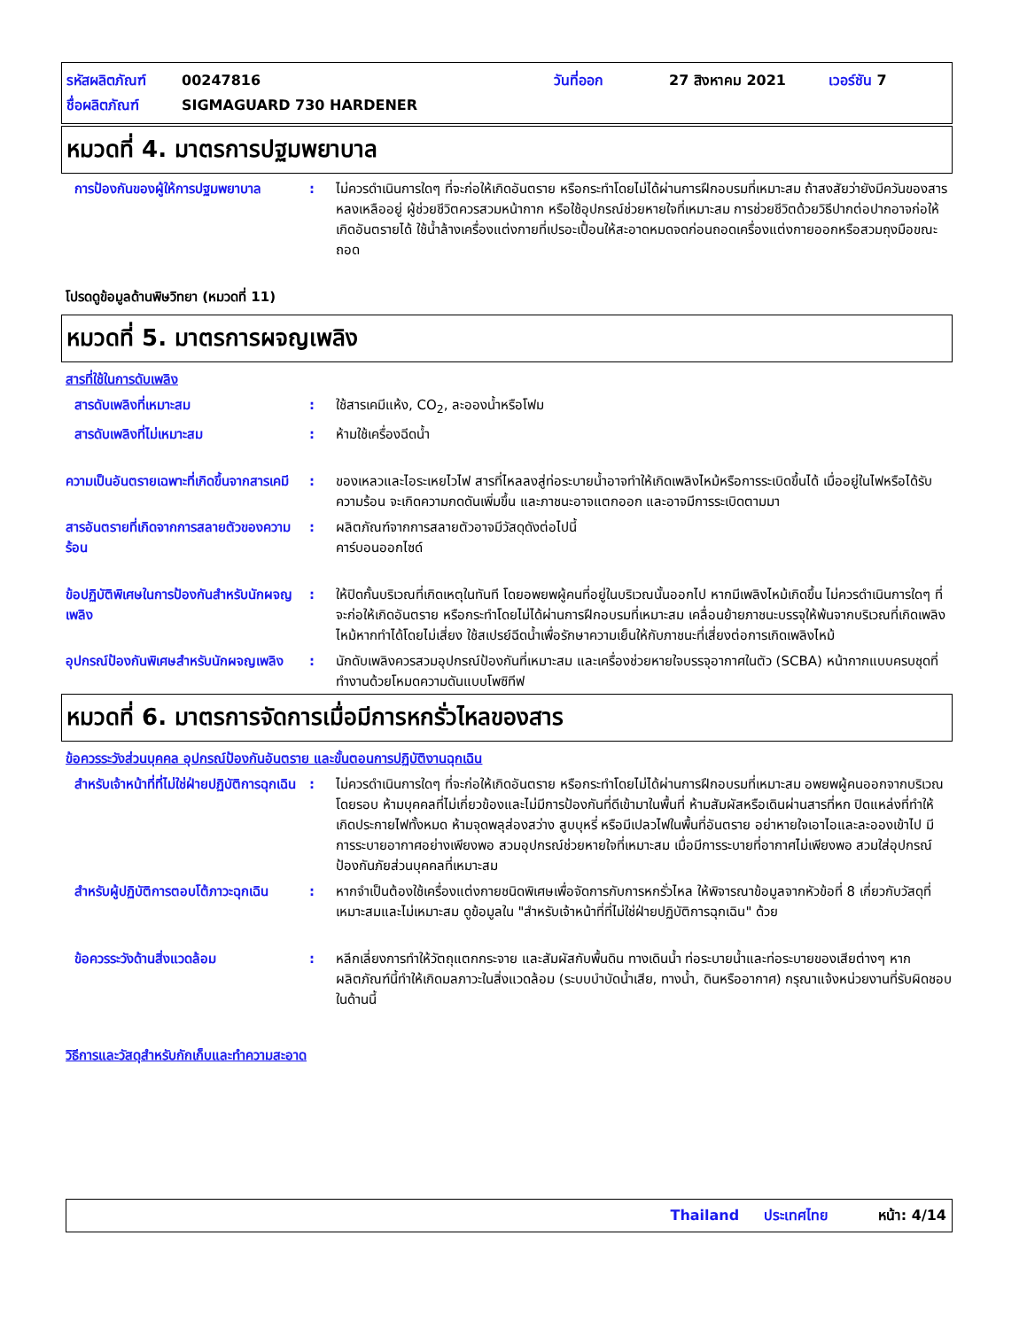รหัสผลิตภัณฑ์ 00247816 วันที่ออก 27 สิงหาคม 2021 เวอร์ชัน 7
ชื่อผลิตภัณฑ์ SIGMAGUARD 730 HARDENER
หมวดที่ 4. มาตรการปฐมพยาบาล
การป้องกันของผู้ให้การปฐมพยาบาล
: ไม่ควรดำเนินการใดๆ ที่จะก่อให้เกิดอันตราย หรือกระทำโดยไม่ได้ผ่านการฝึกอบรมที่เหมาะสม ถ้าสงสัยว่ายังมีควันของสารหลงเหลืออยู่ ผู้ช่วยชีวิตควรสวมหน้ากาก หรือใช้อุปกรณ์ช่วยหายใจที่เหมาะสม การช่วยชีวิตด้วยวิธีปากต่อปากอาจก่อให้เกิดอันตรายได้ ใช้น้ำล้างเครื่องแต่งกายที่เปรอะเปื้อนให้สะอาดหมดจดก่อนถอดเครื่องแต่งกายออกหรือสวมถุงมือขณะถอด
โปรดดูข้อมูลด้านพิษวิทยา (หมวดที่ 11)
หมวดที่ 5. มาตรการผจญเพลิง
สารที่ใช้ในการดับเพลิง
สารดับเพลิงที่เหมาะสม : ใช้สารเคมีแห้ง, CO<sub>2</sub>, ละอองน้ำหรือโฟม
สารดับเพลิงที่ไม่เหมาะสม : ห้ามใช้เครื่องฉีดน้ำ
ความเป็นอันตรายเฉพาะที่เกิดขึ้นจากสารเคมี
: ของเหลวและไอระเหยไวไฟ สารที่ไหลลงสู่ท่อระบายน้ำอาจทำให้เกิดเพลิงไหม้หรือการระเบิดขึ้นได้ เมื่ออยู่ในไฟหรือได้รับความร้อน จะเกิดความกดดันเพิ่มขึ้น และภาชนะอาจแตกออก และอาจมีการระเบิดตามมา
สารอันตรายที่เกิดจากการสลายตัวของความร้อน
: ผลิตภัณฑ์จากการสลายตัวอาจมีวัสดุดังต่อไปนี้
คาร์บอนออกไซด์
ข้อปฏิบัติพิเศษในการป้องกันสำหรับนักผจญเพลิง
: ให้ปิดกั้นบริเวณที่เกิดเหตุในทันที โดยอพยพผู้คนที่อยู่ในบริเวณนั้นออกไป หากมีเพลิงไหม้เกิดขึ้น ไม่ควรดำเนินการใดๆ ที่จะก่อให้เกิดอันตราย หรือกระทำโดยไม่ได้ผ่านการฝึกอบรมที่เหมาะสม เคลื่อนย้ายภาชนะบรรจุให้พ้นจากบริเวณที่เกิดเพลิงไหม้หากทำได้โดยไม่เสี่ยง ใช้สเปรย์ฉีดน้ำเพื่อรักษาความเย็นให้กับภาชนะที่เสี่ยงต่อการเกิดเพลิงไหม้
อุปกรณ์ป้องกันพิเศษสำหรับนักผจญเพลิง
: นักดับเพลิงควรสวมอุปกรณ์ป้องกันที่เหมาะสม และเครื่องช่วยหายใจบรรจุอากาศในตัว (SCBA) หน้ากากแบบครบชุดที่ทำงานด้วยโหมดความดันแบบโพซิทีฟ
หมวดที่ 6. มาตรการจัดการเมื่อมีการหกรั่วไหลของสาร
ข้อควรระวังส่วนบุคคล อุปกรณ์ป้องกันอันตราย และขั้นตอนการปฏิบัติงานฉุกเฉิน
สำหรับเจ้าหน้าที่ที่ไม่ใช่ฝ่ายปฏิบัติการฉุกเฉิน
: ไม่ควรดำเนินการใดๆ ที่จะก่อให้เกิดอันตราย หรือกระทำโดยไม่ได้ผ่านการฝึกอบรมที่เหมาะสม อพยพผู้คนออกจากบริเวณโดยรอบ ห้ามบุคคลที่ไม่เกี่ยวข้องและไม่มีการป้องกันที่ดีเข้ามาในพื้นที่ ห้ามสัมผัสหรือเดินผ่านสารที่หก ปิดแหล่งที่ทำให้เกิดประกายไฟทั้งหมด ห้ามจุดพลุส่องสว่าง สูบบุหรี่ หรือมีเปลวไฟในพื้นที่อันตราย อย่าหายใจเอาไอและละอองเข้าไป มีการระบายอากาศอย่างเพียงพอ สวมอุปกรณ์ช่วยหายใจที่เหมาะสม เมื่อมีการระบายที่อากาศไม่เพียงพอ สวมใส่อุปกรณ์ป้องกันภัยส่วนบุคคลที่เหมาะสม
สำหรับผู้ปฏิบัติการตอบโต้ภาวะฉุกเฉิน
: หากจำเป็นต้องใช้เครื่องแต่งกายชนิดพิเศษเพื่อจัดการกับการหกรั่วไหล ให้พิจารณาข้อมูลจากหัวข้อที่ 8 เกี่ยวกับวัสดุที่เหมาะสมและไม่เหมาะสม ดูข้อมูลใน "สำหรับเจ้าหน้าที่ที่ไม่ใช่ฝ่ายปฏิบัติการฉุกเฉิน" ด้วย
ข้อควรระวังด้านสิ่งแวดล้อม : หลีกเลี่ยงการทำให้วัตถุแตกกระจาย และสัมผัสกับพื้นดิน ทางเดินน้ำ ท่อระบายน้ำและท่อระบายของเสียต่างๆ หากผลิตภัณฑ์นี้ทำให้เกิดมลภาวะในสิ่งแวดล้อม (ระบบบำบัดน้ำเสีย, ทางน้ำ, ดินหรืออากาศ) กรุณาแจ้งหน่วยงานที่รับผิดชอบในด้านนี้
วิธีการและวัสดุสำหรับกักเก็บและทำความสะอาด
Thailand ประเทศไทย หน้า: 4/14